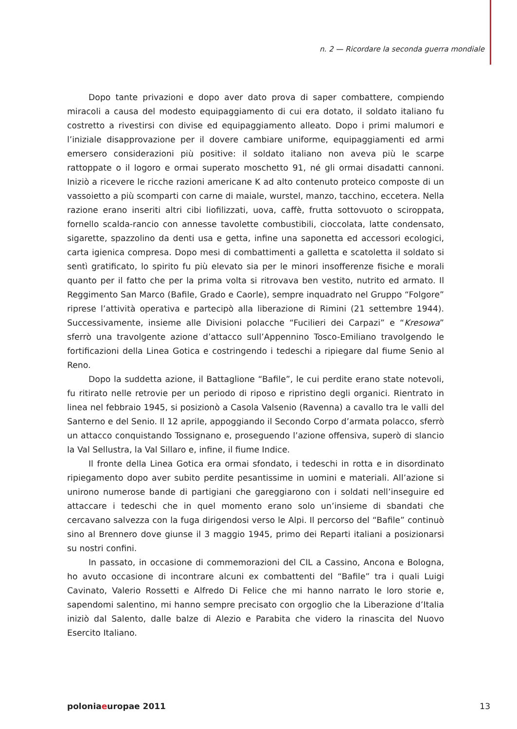n. 2 — Ricordare la seconda guerra mondiale
Dopo tante privazioni e dopo aver dato prova di saper combattere, compiendo miracoli a causa del modesto equipaggiamento di cui era dotato, il soldato italiano fu costretto a rivestirsi con divise ed equipaggiamento alleato. Dopo i primi malumori e l’iniziale disapprovazione per il dovere cambiare uniforme, equipaggiamenti ed armi emersero considerazioni più positive: il soldato italiano non aveva più le scarpe rattoppate o il logoro e ormai superato moschetto 91, né gli ormai disadatti cannoni. Iniziò a ricevere le ricche razioni americane K ad alto contenuto proteico composte di un vassoietto a più scomparti con carne di maiale, wurstel, manzo, tacchino, eccetera. Nella razione erano inseriti altri cibi liofilizzati, uova, caffè, frutta sottovuoto o sciroppata, fornello scalda-rancio con annesse tavolette combustibili, cioccolata, latte condensato, sigarette, spazzolino da denti usa e getta, infine una saponetta ed accessori ecologici, carta igienica compresa. Dopo mesi di combattimenti a galletta e scatoletta il soldato si sentì gratificato, lo spirito fu più elevato sia per le minori insofferenze fisiche e morali quanto per il fatto che per la prima volta si ritrovava ben vestito, nutrito ed armato. Il Reggimento San Marco (Bafile, Grado e Caorle), sempre inquadrato nel Gruppo “Folgore” riprese l’attività operativa e partecipò alla liberazione di Rimini (21 settembre 1944). Successivamente, insieme alle Divisioni polacche “Fucilieri dei Carpazi” e “Kresowa” sferrò una travolgente azione d’attacco sull’Appennino Tosco-Emiliano travolgendo le fortificazioni della Linea Gotica e costringendo i tedeschi a ripiegare dal fiume Senio al Reno.
Dopo la suddetta azione, il Battaglione “Bafile”, le cui perdite erano state notevoli, fu ritirato nelle retrovie per un periodo di riposo e ripristino degli organici. Rientrato in linea nel febbraio 1945, si posizionò a Casola Valsenio (Ravenna) a cavallo tra le valli del Santerno e del Senio. Il 12 aprile, appoggiando il Secondo Corpo d’armata polacco, sferrò un attacco conquistando Tossignano e, proseguendo l’azione offensiva, superò di slancio la Val Sellustra, la Val Sillaro e, infine, il fiume Indice.
Il fronte della Linea Gotica era ormai sfondato, i tedeschi in rotta e in disordinato ripiegamento dopo aver subito perdite pesantissime in uomini e materiali. All’azione si unirono numerose bande di partigiani che gareggiarono con i soldati nell’inseguire ed attaccare i tedeschi che in quel momento erano solo un’insieme di sbandati che cercavano salvezza con la fuga dirigendosi verso le Alpi. Il percorso del “Bafile” continuò sino al Brennero dove giunse il 3 maggio 1945, primo dei Reparti italiani a posizionarsi su nostri confini.
In passato, in occasione di commemorazioni del CIL a Cassino, Ancona e Bologna, ho avuto occasione di incontrare alcuni ex combattenti del “Bafile” tra i quali Luigi Cavinato, Valerio Rossetti e Alfredo Di Felice che mi hanno narrato le loro storie e, sapendomi salentino, mi hanno sempre precisato con orgoglio che la Liberazione d’Italia iniziò dal Salento, dalle balze di Alezio e Parabita che videro la rinascita del Nuovo Esercito Italiano.
poloniaeuropae 2011 13